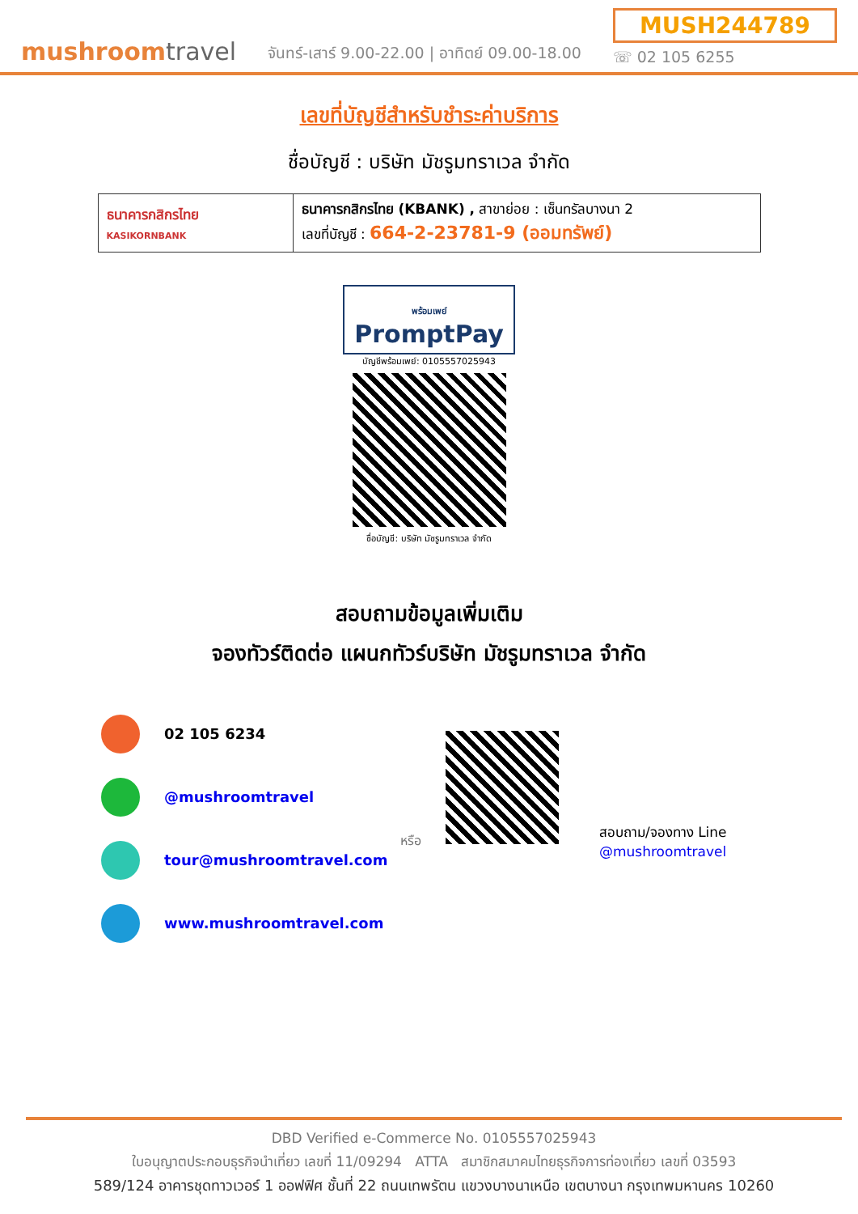mushroomtravel
จันทร์-เสาร์ 9.00-22.00 | อาทิตย์ 09.00-18.00
MUSH244789
☏ 02 105 6255
เลขที่บัญชีสำหรับชำระค่าบริการ
ชื่อบัญชี : บริษัท มัชรูมทราเวล จำกัด
| ธนาคารกสิกรไทย KASIKORNBANK | ธนาคารกสิกรไทย (KBANK) , สาขาย่อย : เซ็นทรัลบางนา 2 เลขที่บัญชี : 664-2-23781-9 (ออมทรัพย์) |
พร้อมเพย์
PromptPay
บัญชีพร้อมเพย์: 0105557025943
ชื่อบัญชี: บริษัท มัชรูมทราเวล จำกัด
สอบถามข้อมูลเพิ่มเติม
จองทัวร์ติดต่อ แผนกทัวร์บริษัท มัชรูมทราเวล จำกัด
02 105 6234
@mushroomtravel
tour@mushroomtravel.com
www.mushroomtravel.com
หรือ สอบถาม/จองทาง Line
@mushroomtravel
DBD Verified e-Commerce No. 0105557025943
ใบอนุญาตประกอบธุรกิจนำเที่ยว เลขที่ 11/09294 ATTA สมาชิกสมาคมไทยธุรกิจการท่องเที่ยว เลขที่ 03593
589/124 อาคารชุดทาวเวอร์ 1 ออฟฟิศ ชั้นที่ 22 ถนนเทพรัตน แขวงบางนาเหนือ เขตบางนา กรุงเทพมหานคร 10260